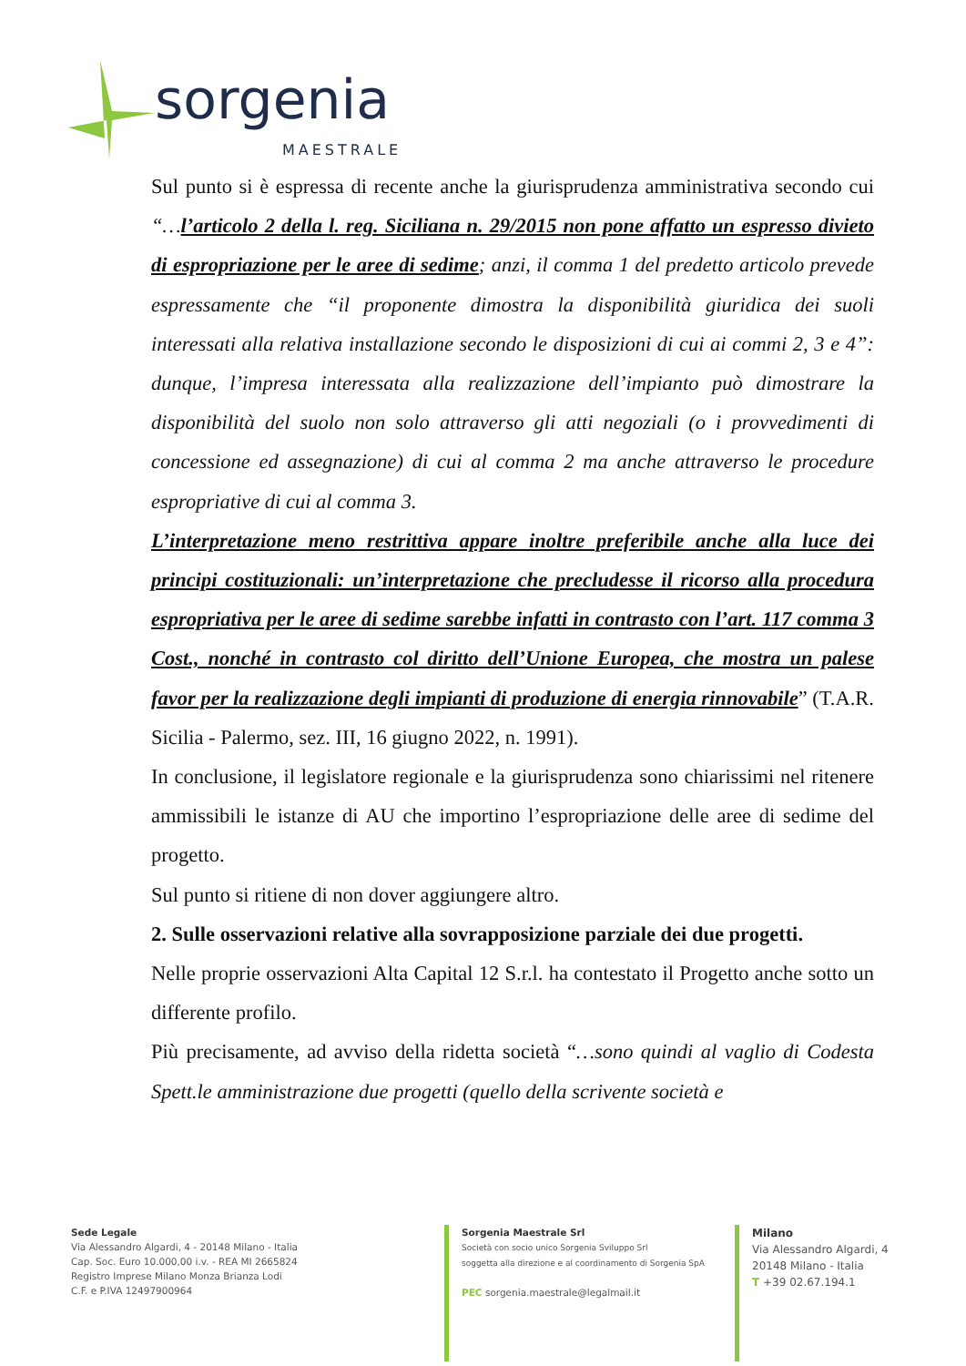sorgenia
MAESTRALE
Sul punto si è espressa di recente anche la giurisprudenza amministrativa secondo cui “…l’articolo 2 della l. reg. Siciliana n. 29/2015 non pone affatto un espresso divieto di espropriazione per le aree di sedime; anzi, il comma 1 del predetto articolo prevede espressamente che “il proponente dimostra la disponibilità giuridica dei suoli interessati alla relativa installazione secondo le disposizioni di cui ai commi 2, 3 e 4”: dunque, l’impresa interessata alla realizzazione dell’impianto può dimostrare la disponibilità del suolo non solo attraverso gli atti negoziali (o i provvedimenti di concessione ed assegnazione) di cui al comma 2 ma anche attraverso le procedure espropriative di cui al comma 3.
L’interpretazione meno restrittiva appare inoltre preferibile anche alla luce dei principi costituzionali: un’interpretazione che precludesse il ricorso alla procedura espropriativa per le aree di sedime sarebbe infatti in contrasto con l’art. 117 comma 3 Cost., nonché in contrasto col diritto dell’Unione Europea, che mostra un palese favor per la realizzazione degli impianti di produzione di energia rinnovabile” (T.A.R. Sicilia - Palermo, sez. III, 16 giugno 2022, n. 1991).
In conclusione, il legislatore regionale e la giurisprudenza sono chiarissimi nel ritenere ammissibili le istanze di AU che importino l’espropriazione delle aree di sedime del progetto.
Sul punto si ritiene di non dover aggiungere altro.
2. Sulle osservazioni relative alla sovrapposizione parziale dei due progetti.
Nelle proprie osservazioni Alta Capital 12 S.r.l. ha contestato il Progetto anche sotto un differente profilo.
Più precisamente, ad avviso della ridetta società “…sono quindi al vaglio di Codesta Spett.le amministrazione due progetti (quello della scrivente società e
Sede Legale
Via Alessandro Algardi, 4 - 20148 Milano - Italia
Cap. Soc. Euro 10.000,00 i.v. - REA MI 2665824
Registro Imprese Milano Monza Brianza Lodi
C.F. e P.IVA 12497900964
Sorgenia Maestrale Srl
Società con socio unico Sorgenia Sviluppo Srl
soggetta alla direzione e al coordinamento di Sorgenia SpA
PEC sorgenia.maestrale@legalmail.it
Milano
Via Alessandro Algardi, 4
20148 Milano - Italia
T +39 02.67.194.1